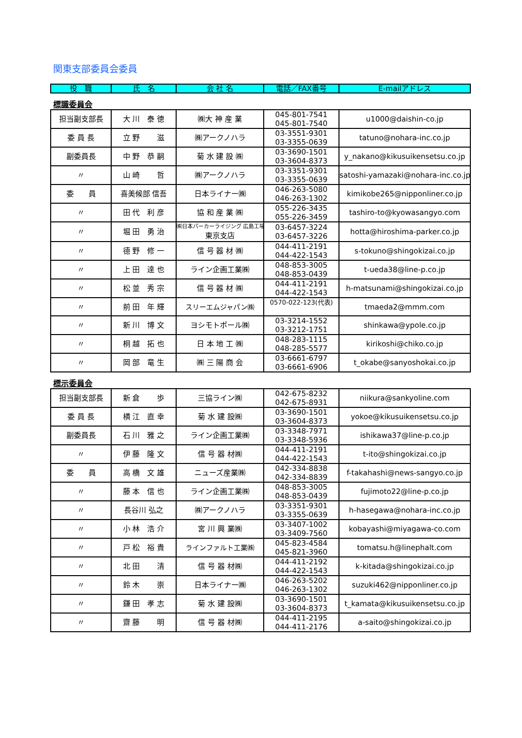関東支部委員会委員
| 役 職 | 氏 名 | 会 社 名 | 電話／FAX番号 | E-mailアドレス |
| --- | --- | --- | --- | --- |
標識委員会
| 担当副支部長 | 大 川 泰 徳 | ㈱大 神 産 業 | 045-801-7541 045-801-7540 | u1000@daishin-co.jp |
| 委 員 長 | 立 野 滋 | ㈱アークノハラ | 03-3551-9301 03-3355-0639 | tatuno@nohara-inc.co.jp |
| 副委員長 | 中 野 恭 嗣 | 菊 水 建 設 ㈱ | 03-3690-1501 03-3604-8373 | y_nakano@kikusuikensetsu.co.jp |
| 〃 | 山 崎 哲 | ㈱アークノハラ | 03-3351-9301 03-3355-0639 | satoshi-yamazaki@nohara-inc.co.jp |
| 委 員 | 喜美候部 信吾 | 日本ライナー㈱ | 046-263-5080 046-263-1302 | kimikobe265@nipponliner.co.jp |
| 〃 | 田 代 利 彦 | 協 和 産 業 ㈱ | 055-226-3435 055-226-3459 | tashiro-to@kyowasangyo.com |
| 〃 | 堀 田 勇 治 | ㈱日本パーカーライジング 広島工場 東京支店 | 03-6457-3224 03-6457-3226 | hotta@hiroshima-parker.co.jp |
| 〃 | 德 野 修 一 | 信 号 器 材 ㈱ | 044-411-2191 044-422-1543 | s-tokuno@shingokizai.co.jp |
| 〃 | 上 田 達 也 | ライン企画工業㈱ | 048-853-3005 048-853-0439 | t-ueda38@line-p.co.jp |
| 〃 | 松 並 秀 宗 | 信 号 器 材 ㈱ | 044-411-2191 044-422-1543 | h-matsunami@shingokizai.co.jp |
| 〃 | 前 田 年 輝 | スリーエムジャパン㈱ | 0570-022-123(代表) | tmaeda2@mmm.com |
| 〃 | 新 川 博 文 | ヨシモトポール㈱ | 03-3214-1552 03-3212-1751 | shinkawa@ypole.co.jp |
| 〃 | 桐 越 拓 也 | 日 本 地 工 ㈱ | 048-283-1115 048-285-5577 | kirikoshi@chiko.co.jp |
| 〃 | 岡 部 竜 生 | ㈱ 三 陽 商 会 | 03-6661-6797 03-6661-6906 | t_okabe@sanyoshokai.co.jp |
標示委員会
| 担当副支部長 | 新 倉 歩 | 三協ライン㈱ | 042-675-8232 042-675-8931 | niikura@sankyoline.com |
| 委 員 長 | 横 江 直 幸 | 菊 水 建 設㈱ | 03-3690-1501 03-3604-8373 | yokoe@kikusuikensetsu.co.jp |
| 副委員長 | 石 川 雅 之 | ライン企画工業㈱ | 03-3348-7971 03-3348-5936 | ishikawa37@line-p.co.jp |
| 〃 | 伊 藤 隆 文 | 信 号 器 材㈱ | 044-411-2191 044-422-1543 | t-ito@shingokizai.co.jp |
| 委 員 | 高 橋 文 雄 | ニューズ産業㈱ | 042-334-8838 042-334-8839 | f-takahashi@news-sangyo.co.jp |
| 〃 | 藤 本 信 也 | ライン企画工業㈱ | 048-853-3005 048-853-0439 | fujimoto22@line-p.co.jp |
| 〃 | 長谷川 弘之 | ㈱アークノハラ | 03-3351-9301 03-3355-0639 | h-hasegawa@nohara-inc.co.jp |
| 〃 | 小 林 浩 介 | 宮 川 興 業㈱ | 03-3407-1002 03-3409-7560 | kobayashi@miyagawa-co.com |
| 〃 | 戸 松 裕 貴 | ラインファルト工業㈱ | 045-823-4584 045-821-3960 | tomatsu.h@linephalt.com |
| 〃 | 北 田 清 | 信 号 器 材㈱ | 044-411-2192 044-422-1543 | k-kitada@shingokizai.co.jp |
| 〃 | 鈴 木 崇 | 日本ライナー㈱ | 046-263-5202 046-263-1302 | suzuki462@nipponliner.co.jp |
| 〃 | 鎌 田 孝 志 | 菊 水 建 設㈱ | 03-3690-1501 03-3604-8373 | t_kamata@kikusuikensetsu.co.jp |
| 〃 | 齋 藤 明 | 信 号 器 材㈱ | 044-411-2195 044-411-2176 | a-saito@shingokizai.co.jp |